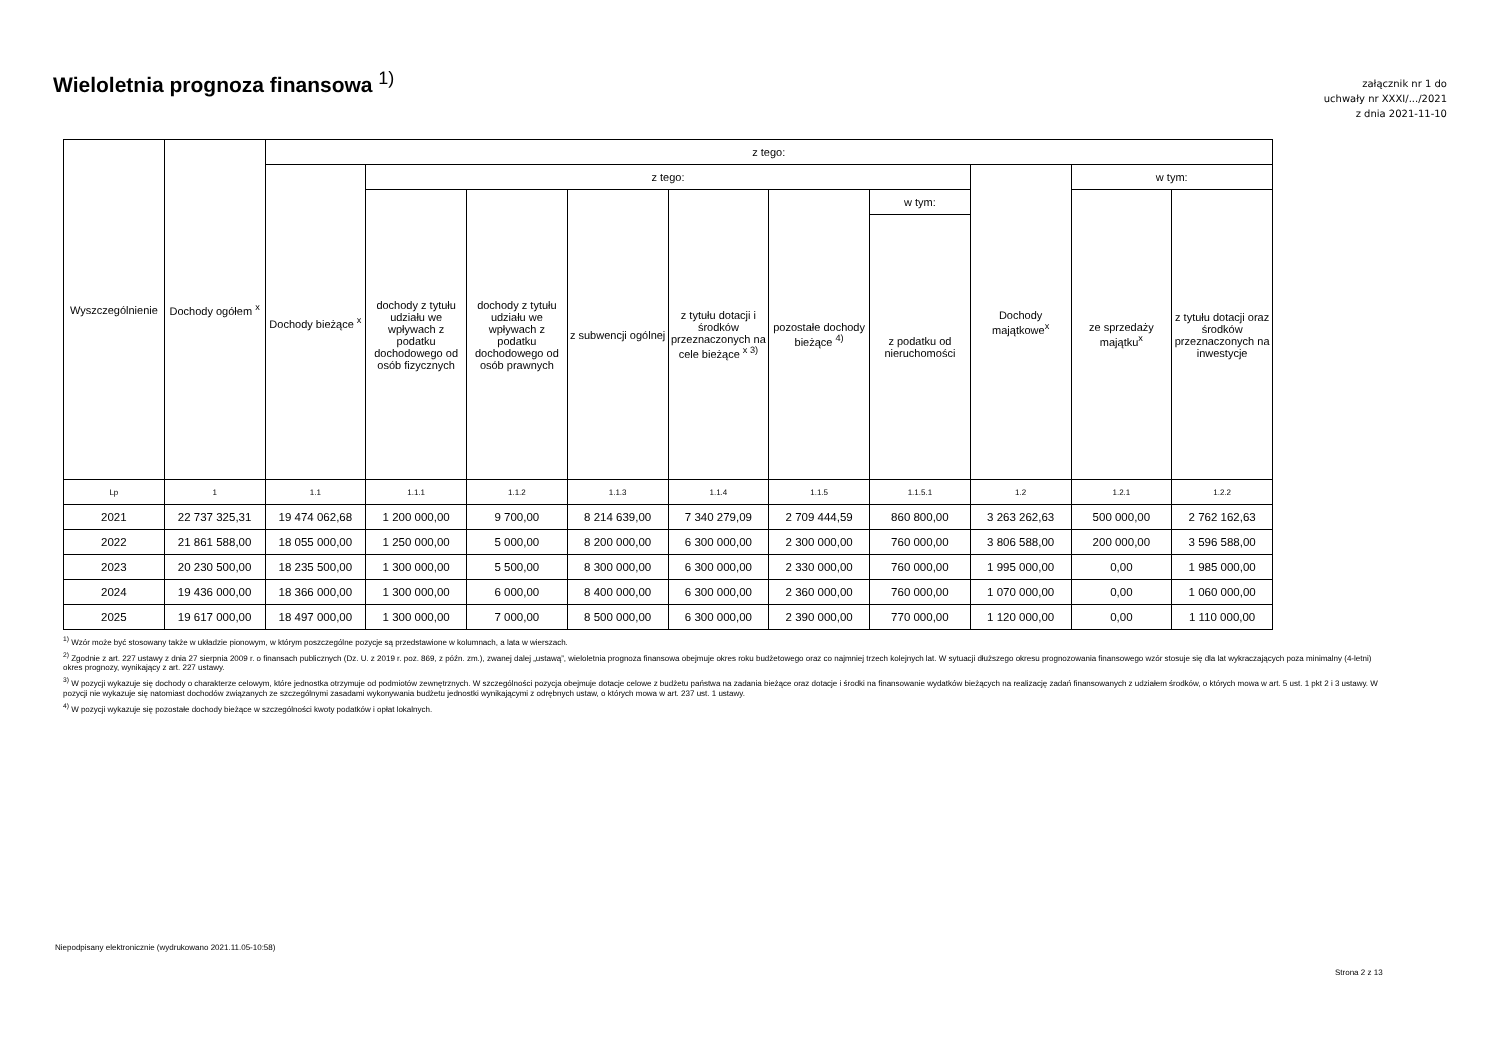Wieloletnia prognoza finansowa <sup>1)</sup>
załącznik nr 1 do
uchwały nr XXXI/.../2021
z dnia 2021-11-10
| Wyszczególnienie | Dochody ogółem <sup>x</sup> | z tego: | | | | | | | | | |
| --- | --- | --- | --- | --- | --- | --- | --- | --- | --- | --- | --- |
| | | Dochody bieżące <sup>x</sup> | z tego: | | | | | | Dochody majątkowe<sup>x</sup> | w tym: | |
| | | | dochody z tytułu udziału we wpływach z podatku dochodowego od osób fizycznych | dochody z tytułu udziału we wpływach z podatku dochodowego od osób prawnych | z subwencji ogólnej | z tytułu dotacji i środków przeznaczonych na cele bieżące <sup>x 3)</sup> | pozostałe dochody bieżące <sup>4)</sup> | w tym: | | ze sprzedaży majątku<sup>x</sup> | z tytułu dotacji oraz środków przeznaczonych na inwestycje |
| | | | | | | | | z podatku od nieruchomości | | | |
| Lp | 1 | 1.1 | 1.1.1 | 1.1.2 | 1.1.3 | 1.1.4 | 1.1.5 | 1.1.5.1 | 1.2 | 1.2.1 | 1.2.2 |
| 2021 | 22 737 325,31 | 19 474 062,68 | 1 200 000,00 | 9 700,00 | 8 214 639,00 | 7 340 279,09 | 2 709 444,59 | 860 800,00 | 3 263 262,63 | 500 000,00 | 2 762 162,63 |
| 2022 | 21 861 588,00 | 18 055 000,00 | 1 250 000,00 | 5 000,00 | 8 200 000,00 | 6 300 000,00 | 2 300 000,00 | 760 000,00 | 3 806 588,00 | 200 000,00 | 3 596 588,00 |
| 2023 | 20 230 500,00 | 18 235 500,00 | 1 300 000,00 | 5 500,00 | 8 300 000,00 | 6 300 000,00 | 2 330 000,00 | 760 000,00 | 1 995 000,00 | 0,00 | 1 985 000,00 |
| 2024 | 19 436 000,00 | 18 366 000,00 | 1 300 000,00 | 6 000,00 | 8 400 000,00 | 6 300 000,00 | 2 360 000,00 | 760 000,00 | 1 070 000,00 | 0,00 | 1 060 000,00 |
| 2025 | 19 617 000,00 | 18 497 000,00 | 1 300 000,00 | 7 000,00 | 8 500 000,00 | 6 300 000,00 | 2 390 000,00 | 770 000,00 | 1 120 000,00 | 0,00 | 1 110 000,00 |
<sup>1)</sup> Wzór może być stosowany także w układzie pionowym, w którym poszczególne pozycje są przedstawione w kolumnach, a lata w wierszach.
<sup>2)</sup> Zgodnie z art. 227 ustawy z dnia 27 sierpnia 2009 r. o finansach publicznych (Dz. U. z 2019 r. poz. 869, z późn. zm.), zwanej dalej „ustawą”, wieloletnia prognoza finansowa obejmuje okres roku budżetowego oraz co najmniej trzech kolejnych lat. W sytuacji dłuższego okresu prognozowania finansowego wzór stosuje się dla lat wykraczających poza minimalny (4-letni) okres prognozy, wynikający z art. 227 ustawy.
<sup>3)</sup> W pozycji wykazuje się dochody o charakterze celowym, które jednostka otrzymuje od podmiotów zewnętrznych. W szczególności pozycja obejmuje dotacje celowe z budżetu państwa na zadania bieżące oraz dotacje i środki na finansowanie wydatków bieżących na realizację zadań finansowanych z udziałem środków, o których mowa w art. 5 ust. 1 pkt 2 i 3 ustawy. W pozycji nie wykazuje się natomiast dochodów związanych ze szczególnymi zasadami wykonywania budżetu jednostki wynikającymi z odrębnych ustaw, o których mowa w art. 237 ust. 1 ustawy.
<sup>4)</sup> W pozycji wykazuje się pozostałe dochody bieżące w szczególności kwoty podatków i opłat lokalnych.
Niepodpisany elektronicznie (wydrukowano 2021.11.05-10:58)
Strona 2 z 13